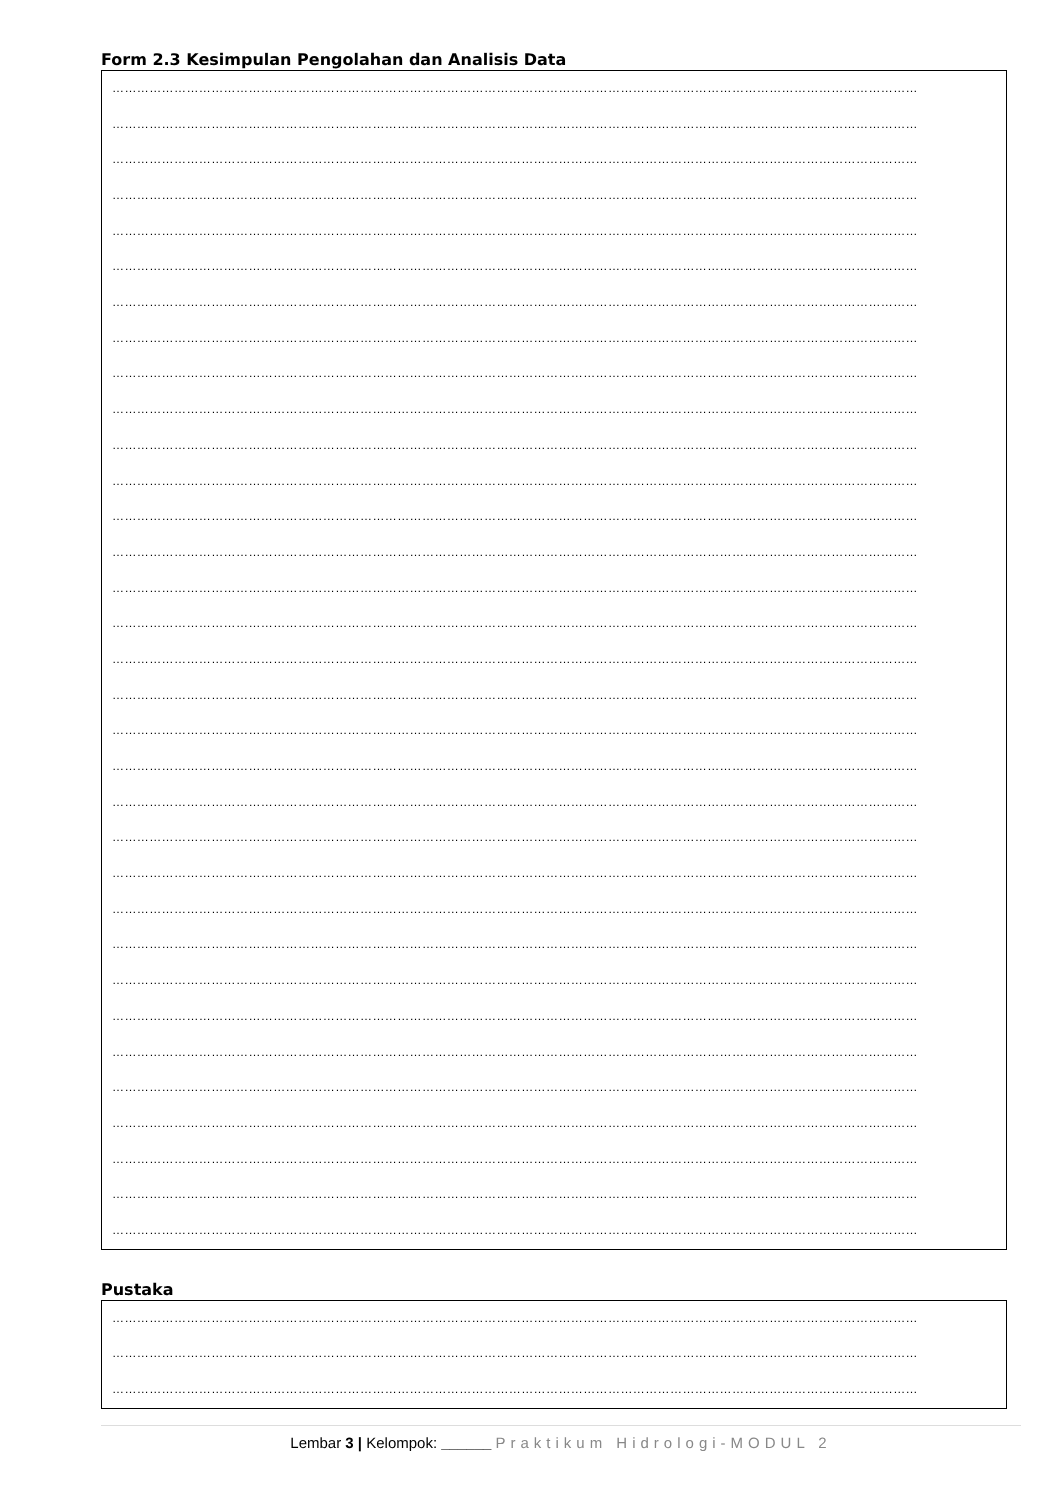Form 2.3 Kesimpulan Pengolahan dan Analisis Data
……………………………………………………………………………………………………………………………………………………………………………
……………………………………………………………………………………………………………………………………………………………………………
……………………………………………………………………………………………………………………………………………………………………………
……………………………………………………………………………………………………………………………………………………………………………
……………………………………………………………………………………………………………………………………………………………………………
……………………………………………………………………………………………………………………………………………………………………………
……………………………………………………………………………………………………………………………………………………………………………
……………………………………………………………………………………………………………………………………………………………………………
……………………………………………………………………………………………………………………………………………………………………………
……………………………………………………………………………………………………………………………………………………………………………
……………………………………………………………………………………………………………………………………………………………………………
……………………………………………………………………………………………………………………………………………………………………………
……………………………………………………………………………………………………………………………………………………………………………
……………………………………………………………………………………………………………………………………………………………………………
……………………………………………………………………………………………………………………………………………………………………………
……………………………………………………………………………………………………………………………………………………………………………
……………………………………………………………………………………………………………………………………………………………………………
……………………………………………………………………………………………………………………………………………………………………………
……………………………………………………………………………………………………………………………………………………………………………
……………………………………………………………………………………………………………………………………………………………………………
……………………………………………………………………………………………………………………………………………………………………………
……………………………………………………………………………………………………………………………………………………………………………
……………………………………………………………………………………………………………………………………………………………………………
……………………………………………………………………………………………………………………………………………………………………………
……………………………………………………………………………………………………………………………………………………………………………
……………………………………………………………………………………………………………………………………………………………………………
……………………………………………………………………………………………………………………………………………………………………………
……………………………………………………………………………………………………………………………………………………………………………
……………………………………………………………………………………………………………………………………………………………………………
……………………………………………………………………………………………………………………………………………………………………………
……………………………………………………………………………………………………………………………………………………………………………
……………………………………………………………………………………………………………………………………………………………………………
……………………………………………………………………………………………………………………………………………………………………………
Pustaka
……………………………………………………………………………………………………………………………………………………………………………
……………………………………………………………………………………………………………………………………………………………………………
……………………………………………………………………………………………………………………………………………………………………………
Lembar 3 | Kelompok: ______ Praktikum Hidrologi-MODUL 2